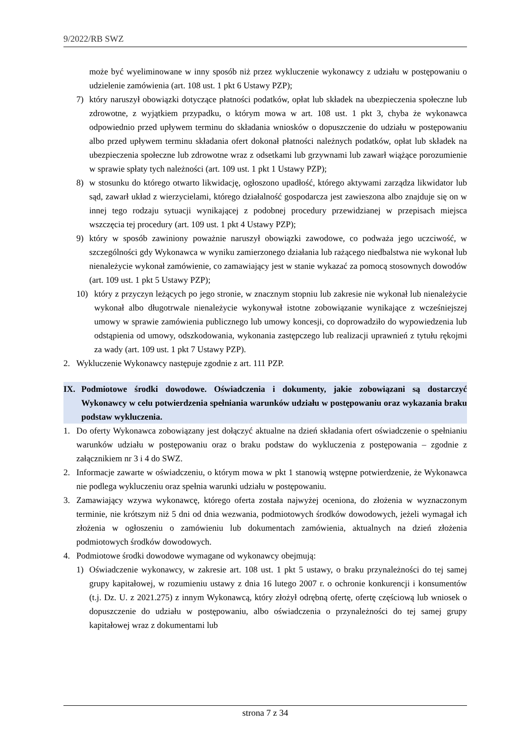9/2022/RB SWZ
może być wyeliminowane w inny sposób niż przez wykluczenie wykonawcy z udziału w postępowaniu o udzielenie zamówienia (art. 108 ust. 1 pkt 6 Ustawy PZP);
7) który naruszył obowiązki dotyczące płatności podatków, opłat lub składek na ubezpieczenia społeczne lub zdrowotne, z wyjątkiem przypadku, o którym mowa w art. 108 ust. 1 pkt 3, chyba że wykonawca odpowiednio przed upływem terminu do składania wniosków o dopuszczenie do udziału w postępowaniu albo przed upływem terminu składania ofert dokonał płatności należnych podatków, opłat lub składek na ubezpieczenia społeczne lub zdrowotne wraz z odsetkami lub grzywnami lub zawarł wiążące porozumienie w sprawie spłaty tych należności (art. 109 ust. 1 pkt 1 Ustawy PZP);
8) w stosunku do którego otwarto likwidację, ogłoszono upadłość, którego aktywami zarządza likwidator lub sąd, zawarł układ z wierzycielami, którego działalność gospodarcza jest zawieszona albo znajduje się on w innej tego rodzaju sytuacji wynikającej z podobnej procedury przewidzianej w przepisach miejsca wszczęcia tej procedury (art. 109 ust. 1 pkt 4 Ustawy PZP);
9) który w sposób zawiniony poważnie naruszył obowiązki zawodowe, co podważa jego uczciwość, w szczególności gdy Wykonawca w wyniku zamierzonego działania lub rażącego niedbalstwa nie wykonał lub nienależycie wykonał zamówienie, co zamawiający jest w stanie wykazać za pomocą stosownych dowodów (art. 109 ust. 1 pkt 5 Ustawy PZP);
10) który z przyczyn leżących po jego stronie, w znacznym stopniu lub zakresie nie wykonał lub nienależycie wykonał albo długotrwale nienależycie wykonywał istotne zobowiązanie wynikające z wcześniejszej umowy w sprawie zamówienia publicznego lub umowy koncesji, co doprowadziło do wypowiedzenia lub odstąpienia od umowy, odszkodowania, wykonania zastępczego lub realizacji uprawnień z tytułu rękojmi za wady (art. 109 ust. 1 pkt 7 Ustawy PZP).
2. Wykluczenie Wykonawcy następuje zgodnie z art. 111 PZP.
IX. Podmiotowe środki dowodowe. Oświadczenia i dokumenty, jakie zobowiązani są dostarczyć Wykonawcy w celu potwierdzenia spełniania warunków udziału w postępowaniu oraz wykazania braku podstaw wykluczenia.
1. Do oferty Wykonawca zobowiązany jest dołączyć aktualne na dzień składania ofert oświadczenie o spełnianiu warunków udziału w postępowaniu oraz o braku podstaw do wykluczenia z postępowania – zgodnie z załącznikiem nr 3 i 4 do SWZ.
2. Informacje zawarte w oświadczeniu, o którym mowa w pkt 1 stanowią wstępne potwierdzenie, że Wykonawca nie podlega wykluczeniu oraz spełnia warunki udziału w postępowaniu.
3. Zamawiający wzywa wykonawcę, którego oferta została najwyżej oceniona, do złożenia w wyznaczonym terminie, nie krótszym niż 5 dni od dnia wezwania, podmiotowych środków dowodowych, jeżeli wymagał ich złożenia w ogłoszeniu o zamówieniu lub dokumentach zamówienia, aktualnych na dzień złożenia podmiotowych środków dowodowych.
4. Podmiotowe środki dowodowe wymagane od wykonawcy obejmują:
1) Oświadczenie wykonawcy, w zakresie art. 108 ust. 1 pkt 5 ustawy, o braku przynależności do tej samej grupy kapitałowej, w rozumieniu ustawy z dnia 16 lutego 2007 r. o ochronie konkurencji i konsumentów (t.j. Dz. U. z 2021.275) z innym Wykonawcą, który złożył odrębną ofertę, ofertę częściową lub wniosek o dopuszczenie do udziału w postępowaniu, albo oświadczenia o przynależności do tej samej grupy kapitałowej wraz z dokumentami lub
strona 7 z 34